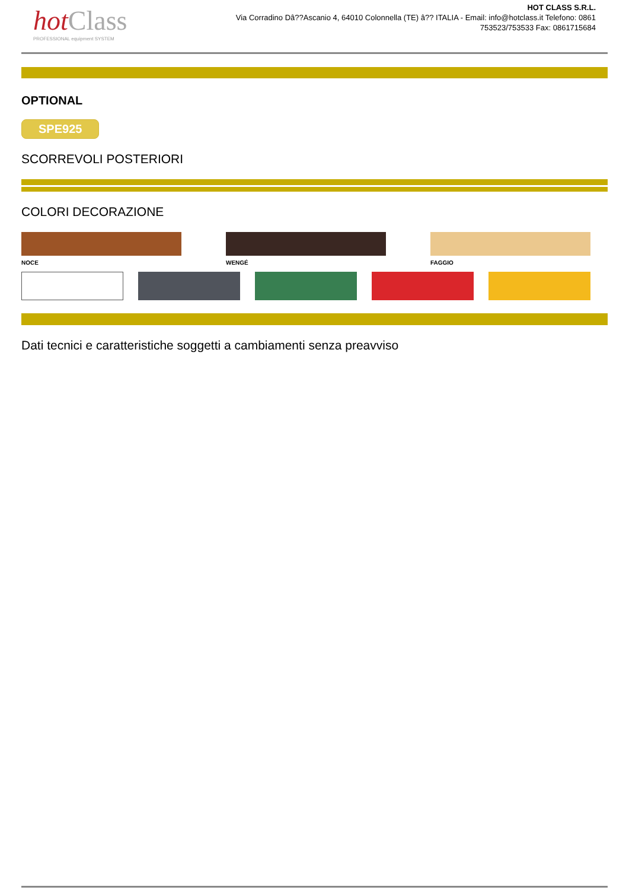hot Class
PROFESSIONAL equipment SYSTEM
HOT CLASS S.R.L.
Via Corradino Dâ??Ascanio 4, 64010 Colonnella (TE) â?? ITALIA - Email: info@hotclass.it Telefono: 0861 753523/753533 Fax: 0861715684
OPTIONAL
SPE925
SCORREVOLI POSTERIORI
COLORI DECORAZIONE
NOCE WENGÉ FAGGIO
Dati tecnici e caratteristiche soggetti a cambiamenti senza preavviso